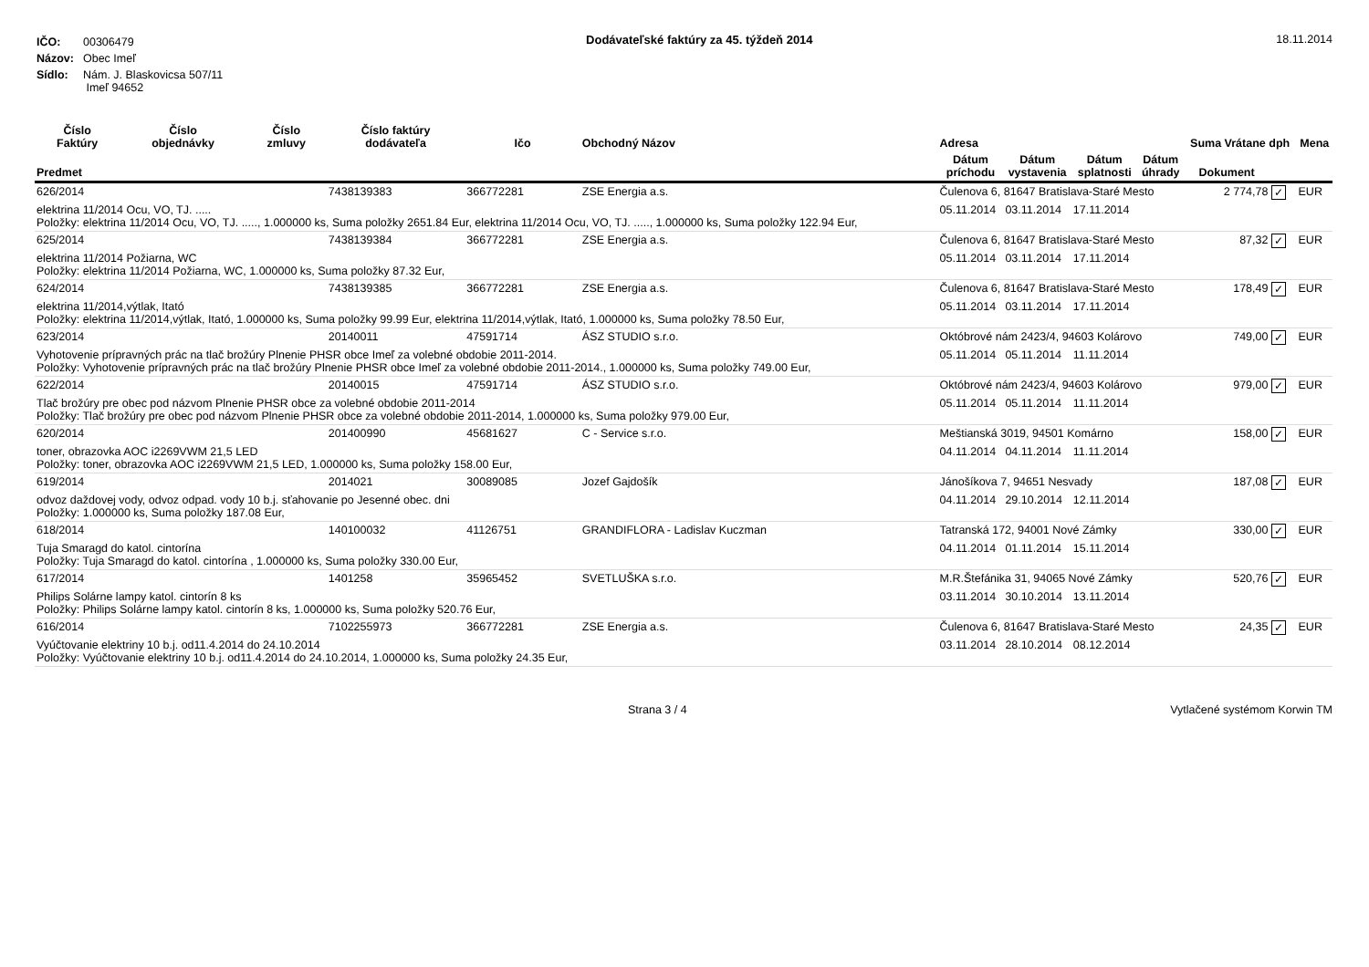| IČO: | 00306479 |
| Názov: | Obec Imeľ |
| Sídlo: | Nám. J. Blaskovicsa 507/11 Imeľ 94652 |
Dodávateľské faktúry za 45. týždeň 2014
18.11.2014
| Číslo Faktúry | Číslo objednávky | Číslo zmluvy | Číslo faktúry dodávateľa | Ičo | Obchodný Názov | Adresa | | | | Suma Vrátane dph | | Mena |
| --- | --- | --- | --- | --- | --- | --- | --- | --- | --- | --- | --- | --- |
| Predmet | | | | | | Dátum príchodu | Dátum vystavenia | Dátum splatnosti | Dátum úhrady | Dokument | | |
| 626/2014 | | | 7438139383 | 366772281 | ZSE Energia a.s. | Čulenova 6, 81647 Bratislava-Staré Mesto | | | | 2 774,78 | ✓ | EUR |
| elektrina 11/2014 Ocu, VO, TJ. ..... Položky: elektrina 11/2014 Ocu, VO, TJ. ....., 1.000000 ks, Suma položky 2651.84 Eur, elektrina 11/2014 Ocu, VO, TJ. ....., 1.000000 ks, Suma položky 122.94 Eur, | | | | | | 05.11.2014 | 03.11.2014 | 17.11.2014 | | | | |
| 625/2014 | | | 7438139384 | 366772281 | ZSE Energia a.s. | Čulenova 6, 81647 Bratislava-Staré Mesto | | | | 87,32 | ✓ | EUR |
| elektrina 11/2014 Požiarna, WC Položky: elektrina 11/2014 Požiarna, WC, 1.000000 ks, Suma položky 87.32 Eur, | | | | | | 05.11.2014 | 03.11.2014 | 17.11.2014 | | | | |
| 624/2014 | | | 7438139385 | 366772281 | ZSE Energia a.s. | Čulenova 6, 81647 Bratislava-Staré Mesto | | | | 178,49 | ✓ | EUR |
| elektrina 11/2014,výtlak, Itató Položky: elektrina 11/2014,výtlak, Itató, 1.000000 ks, Suma položky 99.99 Eur, elektrina 11/2014,výtlak, Itató, 1.000000 ks, Suma položky 78.50 Eur, | | | | | | 05.11.2014 | 03.11.2014 | 17.11.2014 | | | | |
| 623/2014 | | | 20140011 | 47591714 | ÁSZ STUDIO s.r.o. | Októbrové nám 2423/4, 94603 Kolárovo | | | | 749,00 | ✓ | EUR |
| Vyhotovenie prípravných prác na tlač brožúry Plnenie PHSR obce Imeľ za volebné obdobie 2011-2014. Položky: Vyhotovenie prípravných prác na tlač brožúry Plnenie PHSR obce Imeľ za volebné obdobie 2011-2014., 1.000000 ks, Suma položky 749.00 Eur, | | | | | | 05.11.2014 | 05.11.2014 | 11.11.2014 | | | | |
| 622/2014 | | | 20140015 | 47591714 | ÁSZ STUDIO s.r.o. | Októbrové nám 2423/4, 94603 Kolárovo | | | | 979,00 | ✓ | EUR |
| Tlač brožúry pre obec pod názvom Plnenie PHSR obce za volebné obdobie 2011-2014 Položky: Tlač brožúry pre obec pod názvom Plnenie PHSR obce za volebné obdobie 2011-2014, 1.000000 ks, Suma položky 979.00 Eur, | | | | | | 05.11.2014 | 05.11.2014 | 11.11.2014 | | | | |
| 620/2014 | | | 201400990 | 45681627 | C - Service s.r.o. | Meštianská 3019, 94501 Komárno | | | | 158,00 | ✓ | EUR |
| toner, obrazovka AOC i2269VWM 21,5 LED Položky: toner, obrazovka AOC i2269VWM 21,5 LED, 1.000000 ks, Suma položky 158.00 Eur, | | | | | | 04.11.2014 | 04.11.2014 | 11.11.2014 | | | | |
| 619/2014 | | | 2014021 | 30089085 | Jozef Gajdošík | Jánošíkova 7, 94651 Nesvady | | | | 187,08 | ✓ | EUR |
| odvoz daždovej vody, odvoz odpad. vody 10 b.j. sťahovanie po Jesenné obec. dni Položky: 1.000000 ks, Suma položky 187.08 Eur, | | | | | | 04.11.2014 | 29.10.2014 | 12.11.2014 | | | | |
| 618/2014 | | | 140100032 | 41126751 | GRANDIFLORA - Ladislav Kuczman | Tatranská 172, 94001 Nové Zámky | | | | 330,00 | ✓ | EUR |
| Tuja Smaragd do katol. cintorína Položky: Tuja Smaragd do katol. cintorína , 1.000000 ks, Suma položky 330.00 Eur, | | | | | | 04.11.2014 | 01.11.2014 | 15.11.2014 | | | | |
| 617/2014 | | | 1401258 | 35965452 | SVETLUŠKA s.r.o. | M.R.Štefánika 31, 94065 Nové Zámky | | | | 520,76 | ✓ | EUR |
| Philips Solárne lampy katol. cintorín 8 ks Položky: Philips Solárne lampy katol. cintorín 8 ks, 1.000000 ks, Suma položky 520.76 Eur, | | | | | | 03.11.2014 | 30.10.2014 | 13.11.2014 | | | | |
| 616/2014 | | | 7102255973 | 366772281 | ZSE Energia a.s. | Čulenova 6, 81647 Bratislava-Staré Mesto | | | | 24,35 | ✓ | EUR |
| Vyúčtovanie elektriny 10 b.j. od11.4.2014 do 24.10.2014 Položky: Vyúčtovanie elektriny 10 b.j. od11.4.2014 do 24.10.2014, 1.000000 ks, Suma položky 24.35 Eur, | | | | | | 03.11.2014 | 28.10.2014 | 08.12.2014 | | | | |
Strana 3 / 4 Vytlačené systémom Korwin TM